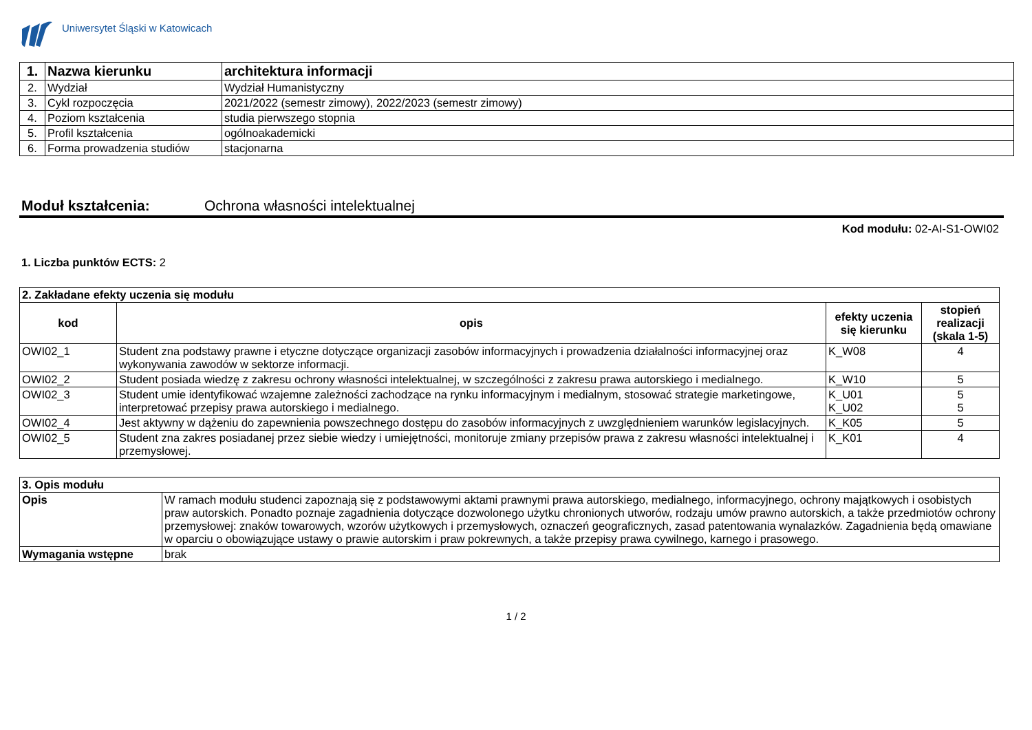Uniwersytet Śląski w Katowicach
| 1. | Nazwa kierunku | architektura informacji |
| 2. | Wydział | Wydział Humanistyczny |
| 3. | Cykl rozpoczęcia | 2021/2022 (semestr zimowy), 2022/2023 (semestr zimowy) |
| 4. | Poziom kształcenia | studia pierwszego stopnia |
| 5. | Profil kształcenia | ogólnoakademicki |
| 6. | Forma prowadzenia studiów | stacjonarna |
Moduł kształcenia: Ochrona własności intelektualnej
Kod modułu: 02-AI-S1-OWI02
1. Liczba punktów ECTS: 2
| 2. Zakładane efekty uczenia się modułu | | | |
| kod | opis | efekty uczenia się kierunku | stopień realizacji (skala 1-5) |
| OWI02_1 | Student zna podstawy prawne i etyczne dotyczące organizacji zasobów informacyjnych i prowadzenia działalności informacyjnej oraz wykonywania zawodów w sektorze informacji. | K_W08 | 4 |
| OWI02_2 | Student posiada wiedzę z zakresu ochrony własności intelektualnej, w szczególności z zakresu prawa autorskiego i medialnego. | K_W10 | 5 |
| OWI02_3 | Student umie identyfikować wzajemne zależności zachodzące na rynku informacyjnym i medialnym, stosować strategie marketingowe, interpretować przepisy prawa autorskiego i medialnego. | K_U01 K_U02 | 5 5 |
| OWI02_4 | Jest aktywny w dążeniu do zapewnienia powszechnego dostępu do zasobów informacyjnych z uwzględnieniem warunków legislacyjnych. | K_K05 | 5 |
| OWI02_5 | Student zna zakres posiadanej przez siebie wiedzy i umiejętności, monitoruje zmiany przepisów prawa z zakresu własności intelektualnej i przemysłowej. | K_K01 | 4 |
| 3. Opis modułu | |
| Opis | W ramach modułu studenci zapoznają się z podstawowymi aktami prawnymi prawa autorskiego, medialnego, informacyjnego, ochrony majątkowych i osobistych praw autorskich. Ponadto poznaje zagadnienia dotyczące dozwolonego użytku chronionych utworów, rodzaju umów prawno autorskich, a także przedmiotów ochrony przemysłowej: znaków towarowych, wzorów użytkowych i przemysłowych, oznaczeń geograficznych, zasad patentowania wynalazków. Zagadnienia będą omawiane w oparciu o obowiązujące ustawy o prawie autorskim i praw pokrewnych, a także przepisy prawa cywilnego, karnego i prasowego. |
| Wymagania wstępne | brak |
1 / 2